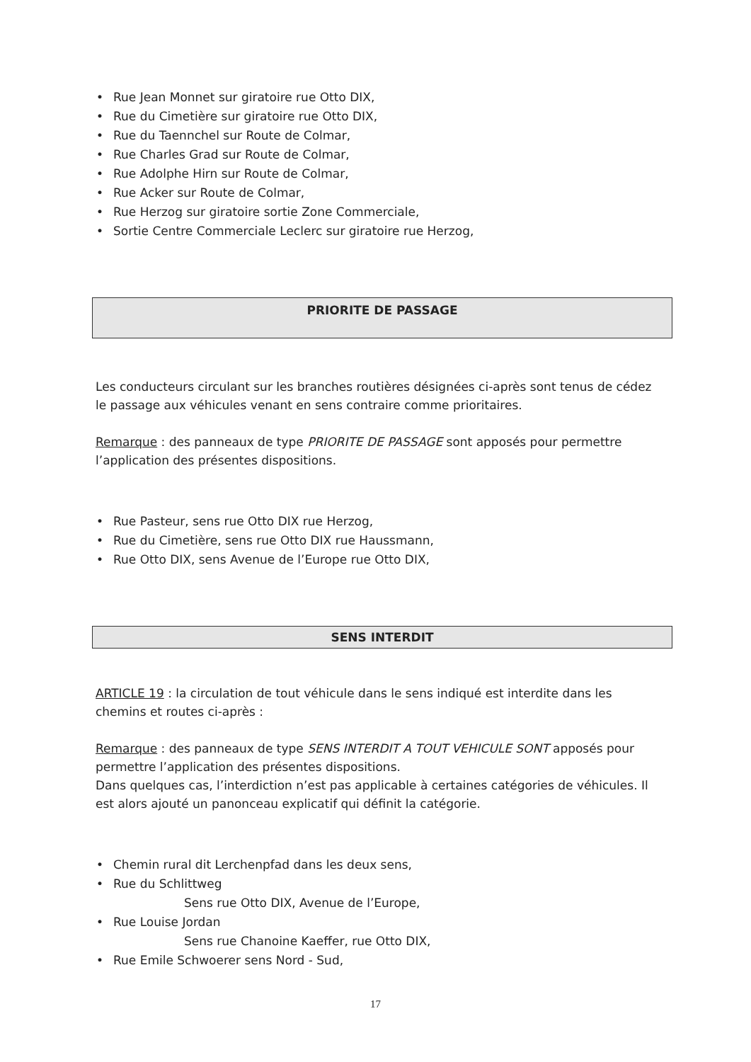• Rue Jean Monnet sur giratoire rue Otto DIX,
• Rue du Cimetière sur giratoire rue Otto DIX,
• Rue du Taennchel sur Route de Colmar,
• Rue Charles Grad sur Route de Colmar,
• Rue Adolphe Hirn sur Route de Colmar,
• Rue Acker sur Route de Colmar,
• Rue Herzog sur giratoire sortie Zone Commerciale,
• Sortie Centre Commerciale Leclerc sur giratoire rue Herzog,
PRIORITE DE PASSAGE
Les conducteurs circulant sur les branches routières désignées ci-après sont tenus de cédez le passage aux véhicules venant en sens contraire comme prioritaires.
Remarque : des panneaux de type PRIORITE DE PASSAGE sont apposés pour permettre l’application des présentes dispositions.
• Rue Pasteur, sens rue Otto DIX rue Herzog,
• Rue du Cimetière, sens rue Otto DIX rue Haussmann,
• Rue Otto DIX, sens Avenue de l’Europe rue Otto DIX,
SENS INTERDIT
ARTICLE 19 : la circulation de tout véhicule dans le sens indiqué est interdite dans les chemins et routes ci-après :
Remarque : des panneaux de type SENS INTERDIT A TOUT VEHICULE SONT apposés pour permettre l’application des présentes dispositions.
Dans quelques cas, l’interdiction n’est pas applicable à certaines catégories de véhicules. Il est alors ajouté un panonceau explicatif qui définit la catégorie.
• Chemin rural dit Lerchenpfad dans les deux sens,
• Rue du Schlittweg
Sens rue Otto DIX, Avenue de l’Europe,
• Rue Louise Jordan
Sens rue Chanoine Kaeffer, rue Otto DIX,
• Rue Emile Schwoerer sens Nord - Sud,
17